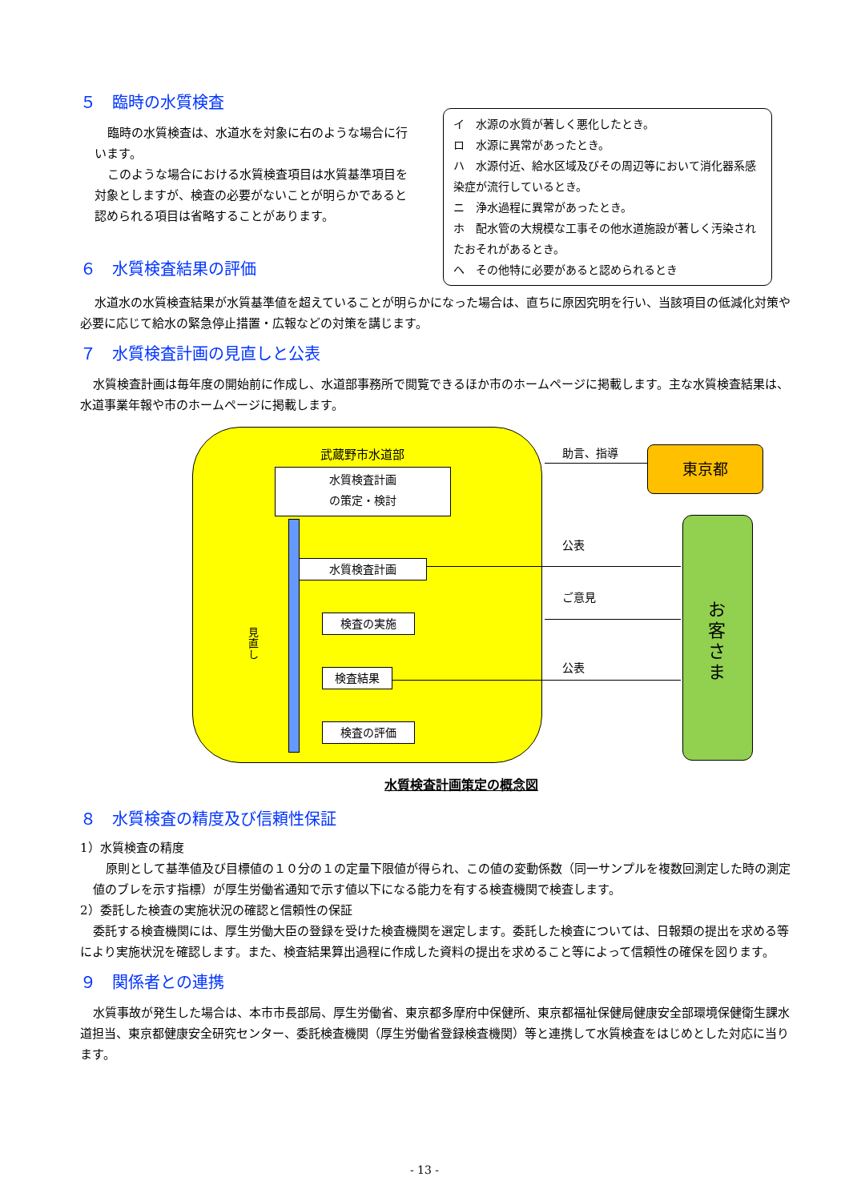５　臨時の水質検査
臨時の水質検査は、水道水を対象に右のような場合に行います。
このような場合における水質検査項目は水質基準項目を対象としますが、検査の必要がないことが明らかであると認められる項目は省略することがあります。
６　水質検査結果の評価
イ　水源の水質が著しく悪化したとき。
ロ　水源に異常があったとき。
ハ　水源付近、給水区域及びその周辺等において消化器系感染症が流行しているとき。
ニ　浄水過程に異常があったとき。
ホ　配水管の大規模な工事その他水道施設が著しく汚染されたおそれがあるとき。
ヘ　その他特に必要があると認められるとき
水道水の水質検査結果が水質基準値を超えていることが明らかになった場合は、直ちに原因究明を行い、当該項目の低減化対策や必要に応じて給水の緊急停止措置・広報などの対策を講じます。
７　水質検査計画の見直しと公表
水質検査計画は毎年度の開始前に作成し、水道部事務所で閲覧できるほか市のホームページに掲載します。主な水質検査結果は、水道事業年報や市のホームページに掲載します。
武蔵野市水道部
水質検査計画
の策定・検討
水質検査計画
検査の実施
検査結果
検査の評価
見直し
助言、指導 東京都
公表
ご意見
公表
お客さま
水質検査計画策定の概念図
８　水質検査の精度及び信頼性保証
1）水質検査の精度
原則として基準値及び目標値の１０分の１の定量下限値が得られ、この値の変動係数（同一サンプルを複数回測定した時の測定値のブレを示す指標）が厚生労働省通知で示す値以下になる能力を有する検査機関で検査します。
2）委託した検査の実施状況の確認と信頼性の保証
委託する検査機関には、厚生労働大臣の登録を受けた検査機関を選定します。委託した検査については、日報類の提出を求める等により実施状況を確認します。また、検査結果算出過程に作成した資料の提出を求めること等によって信頼性の確保を図ります。
９　関係者との連携
水質事故が発生した場合は、本市市長部局、厚生労働省、東京都多摩府中保健所、東京都福祉保健局健康安全部環境保健衛生課水道担当、東京都健康安全研究センター、委託検査機関（厚生労働省登録検査機関）等と連携して水質検査をはじめとした対応に当ります。
- 13 -